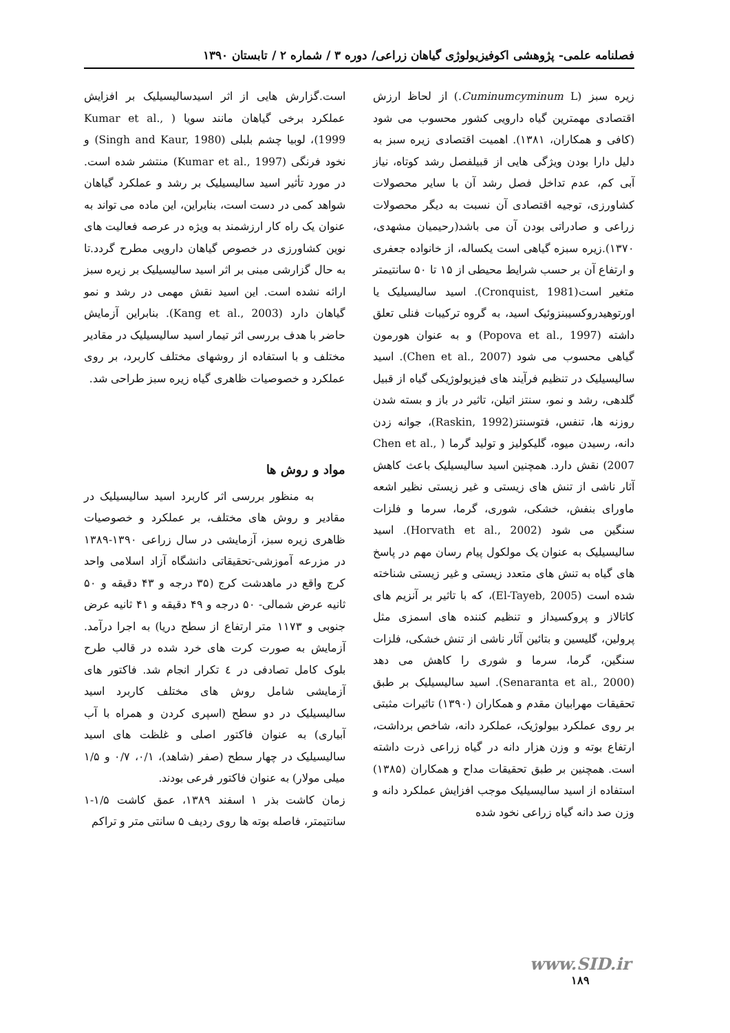فصلنامه علمی- پژوهشی اکوفیزیولوژی گیاهان زراعی/ دوره ۳ / شماره ۲ / تابستان ۱۳۹۰
زیره سبز (Cuminumcyminum L.) از لحاظ ارزش اقتصادی مهمترین گیاه دارویی کشور محسوب می شود (کافی و همکاران، ۱۳۸۱). اهمیت اقتصادی زیره سبز به دلیل دارا بودن ویژگی هایی از قبیلفصل رشد کوتاه، نیاز آبی کم، عدم تداخل فصل رشد آن با سایر محصولات کشاورزی، توجیه اقتصادی آن نسبت به دیگر محصولات زراعی و صادراتی بودن آن می باشد(رحیمیان مشهدی، ۱۳۷۰).زیره سبزه گیاهی است یکساله، از خانواده جعفری و ارتفاع آن بر حسب شرایط محیطی از ۱۵ تا ۵۰ سانتیمتر متغیر است(Cronquist, 1981). اسید سالیسیلیک یا اورتوهیدروکسیبنزوئیک اسید، به گروه ترکیبات فنلی تعلق داشته (Popova et al., 1997) و به عنوان هورمون گیاهی محسوب می شود (Chen et al., 2007). اسید سالیسیلیک در تنظیم فرآیند های فیزیولوژیکی گیاه از قبیل گلدهی، رشد و نمو، سنتز اتیلن، تاثیر در باز و بسته شدن روزنه ها، تنفس، فتوسنتز(Raskin, 1992)، جوانه زدن دانه، رسیدن میوه، گلیکولیز و تولید گرما ( Chen et al., 2007) نقش دارد. همچنین اسید سالیسیلیک باعث کاهش آثار ناشی از تنش های زیستی و غیر زیستی نظیر اشعه ماورای بنفش، خشکی، شوری، گرما، سرما و فلزات سنگین می شود (Horvath et al., 2002). اسید سالیسیلیک به عنوان یک مولکول پیام رسان مهم در پاسخ های گیاه به تنش های متعدد زیستی و غیر زیستی شناخته شده است (El-Tayeb, 2005)، که با تاثیر بر آنزیم های کاتالاز و پروکسیداز و تنظیم کننده های اسمزی مثل پرولین، گلیسین و بتائین آثار ناشی از تنش خشکی، فلزات سنگین، گرما، سرما و شوری را کاهش می دهد (Senaranta et al., 2000). اسید سالیسیلیک بر طبق تحقیقات مهرابیان مقدم و همکاران (۱۳۹۰) تاثیرات مثبتی بر روی عملکرد بیولوژیک، عملکرد دانه، شاخص برداشت، ارتفاع بوته و وزن هزار دانه در گیاه زراعی ذرت داشته است. همچنین بر طبق تحقیقات مداح و همکاران (۱۳۸۵) استفاده از اسید سالیسیلیک موجب افزایش عملکرد دانه و وزن صد دانه گیاه زراعی نخود شده
است.گزارش هایی از اثر اسیدسالیسیلیک بر افزایش عملکرد برخی گیاهان مانند سویا ( Kumar et al., 1999)، لوبیا چشم بلبلی (Singh and Kaur, 1980) و نخود فرنگی (Kumar et al., 1997) منتشر شده است. در مورد تأثیر اسید سالیسیلیک بر رشد و عملکرد گیاهان شواهد کمی در دست است، بنابراین، این ماده می تواند به عنوان یک راه کار ارزشمند به ویژه در عرصه فعالیت های نوین کشاورزی در خصوص گیاهان دارویی مطرح گردد.تا به حال گزارشی مبنی بر اثر اسید سالیسیلیک بر زیره سبز ارائه نشده است. این اسید نقش مهمی در رشد و نمو گیاهان دارد (Kang et al., 2003). بنابراین آزمایش حاضر با هدف بررسی اثر تیمار اسید سالیسیلیک در مقادیر مختلف و با استفاده از روشهای مختلف کاربرد، بر روی عملکرد و خصوصیات ظاهری گیاه زیره سبز طراحی شد.
مواد و روش ها
به منظور بررسی اثر کاربرد اسید سالیسیلیک در مقادیر و روش های مختلف، بر عملکرد و خصوصیات ظاهری زیره سبز، آزمایشی در سال زراعی ۱۳۹۰-۱۳۸۹ در مزرعه آموزشی-تحقیقاتی دانشگاه آزاد اسلامی واحد کرج واقع در ماهدشت کرج (۳۵ درجه و ۴۳ دقیقه و ۵۰ ثانیه عرض شمالی- ۵۰ درجه و ۴۹ دقیقه و ۴۱ ثانیه عرض جنوبی و ۱۱۷۳ متر ارتفاع از سطح دریا) به اجرا درآمد. آزمایش به صورت کرت های خرد شده در قالب طرح بلوک کامل تصادفی در ٤ تکرار انجام شد. فاکتور های آزمایشی شامل روش های مختلف کاربرد اسید سالیسیلیک در دو سطح (اسپری کردن و همراه با آب آبیاری) به عنوان فاکتور اصلی و غلظت های اسید سالیسیلیک در چهار سطح (صفر (شاهد)، ۰/۱، ۰/۷ و ۱/۵ میلی مولار) به عنوان فاکتور فرعی بودند.
زمان کاشت بذر ۱ اسفند ۱۳۸۹، عمق کاشت ۱/۵-۱ سانتیمتر، فاصله بوته ها روی ردیف ۵ سانتی متر و تراکم
www.SID.ir
۱۸۹